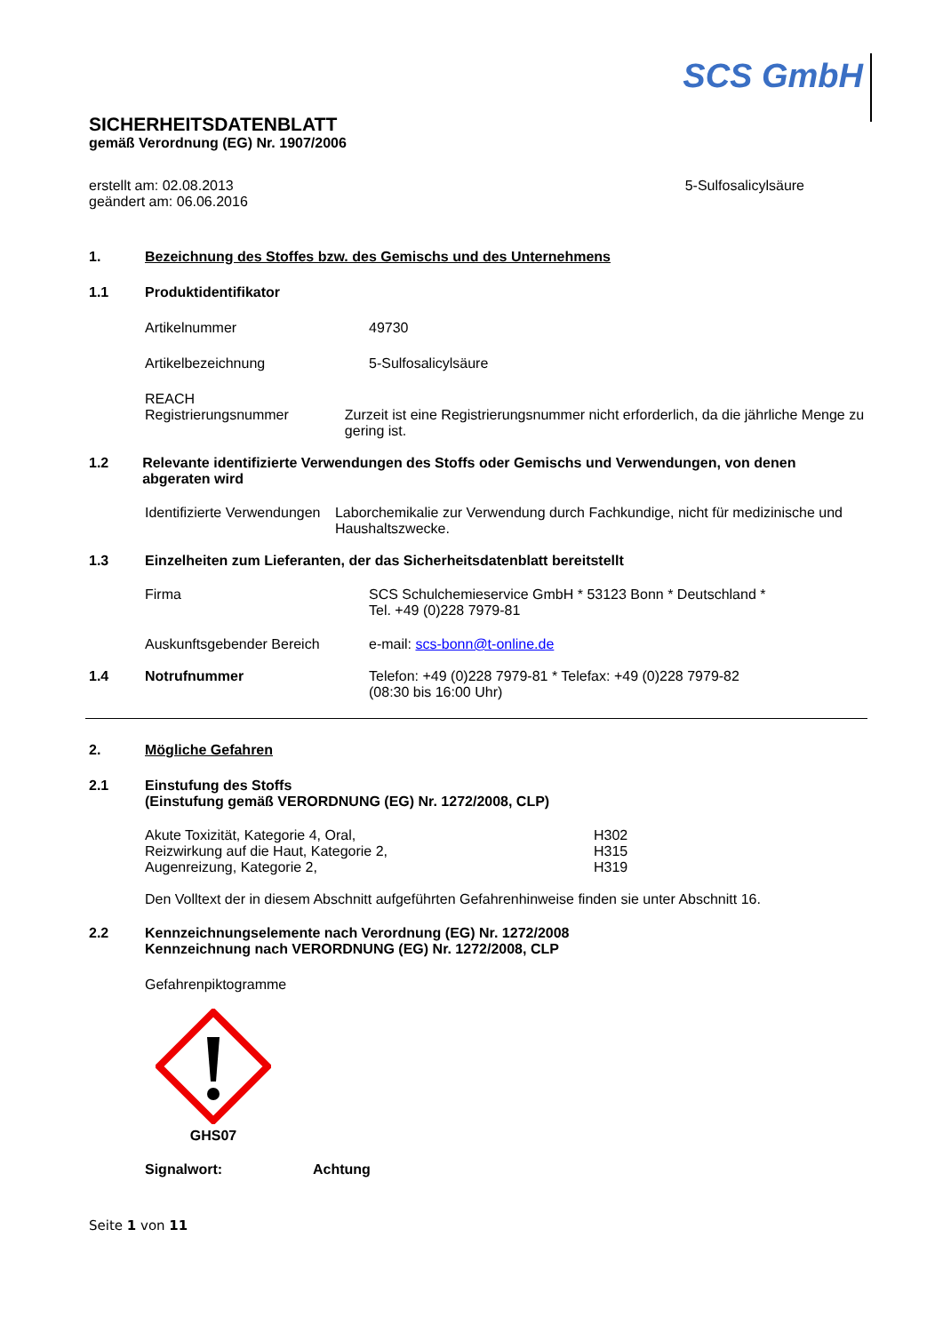SCS GmbH
SICHERHEITSDATENBLATT
gemäß Verordnung (EG) Nr. 1907/2006
erstellt am: 02.08.2013
geändert am: 06.06.2016
5-Sulfosalicylsäure
1. Bezeichnung des Stoffes bzw. des Gemischs und des Unternehmens
1.1 Produktidentifikator
Artikelnummer 49730
Artikelbezeichnung 5-Sulfosalicylsäure
REACH
Registrierungsnummer
Zurzeit ist eine Registrierungsnummer nicht erforderlich, da die jährliche Menge zu gering ist.
1.2 Relevante identifizierte Verwendungen des Stoffs oder Gemischs und Verwendungen, von denen abgeraten wird
Identifizierte Verwendungen
Laborchemikalie zur Verwendung durch Fachkundige, nicht für medizinische und Haushaltszwecke.
1.3 Einzelheiten zum Lieferanten, der das Sicherheitsdatenblatt bereitstellt
Firma SCS Schulchemieservice GmbH * 53123 Bonn * Deutschland *
Tel. +49 (0)228 7979-81
Auskunftsgebender Bereich e-mail: scs-bonn@t-online.de
1.4 Notrufnummer Telefon: +49 (0)228 7979-81 * Telefax: +49 (0)228 7979-82
(08:30 bis 16:00 Uhr)
2. Mögliche Gefahren
2.1 Einstufung des Stoffs
(Einstufung gemäß VERORDNUNG (EG) Nr. 1272/2008, CLP)
Akute Toxizität, Kategorie 4, Oral,
Reizwirkung auf die Haut, Kategorie 2,
Augenreizung, Kategorie 2,
H302
H315
H319
Den Volltext der in diesem Abschnitt aufgeführten Gefahrenhinweise finden sie unter Abschnitt 16.
2.2 Kennzeichnungselemente nach Verordnung (EG) Nr. 1272/2008
Kennzeichnung nach VERORDNUNG (EG) Nr. 1272/2008, CLP
Gefahrenpiktogramme
GHS07
Signalwort: Achtung
Seite 1 von 11